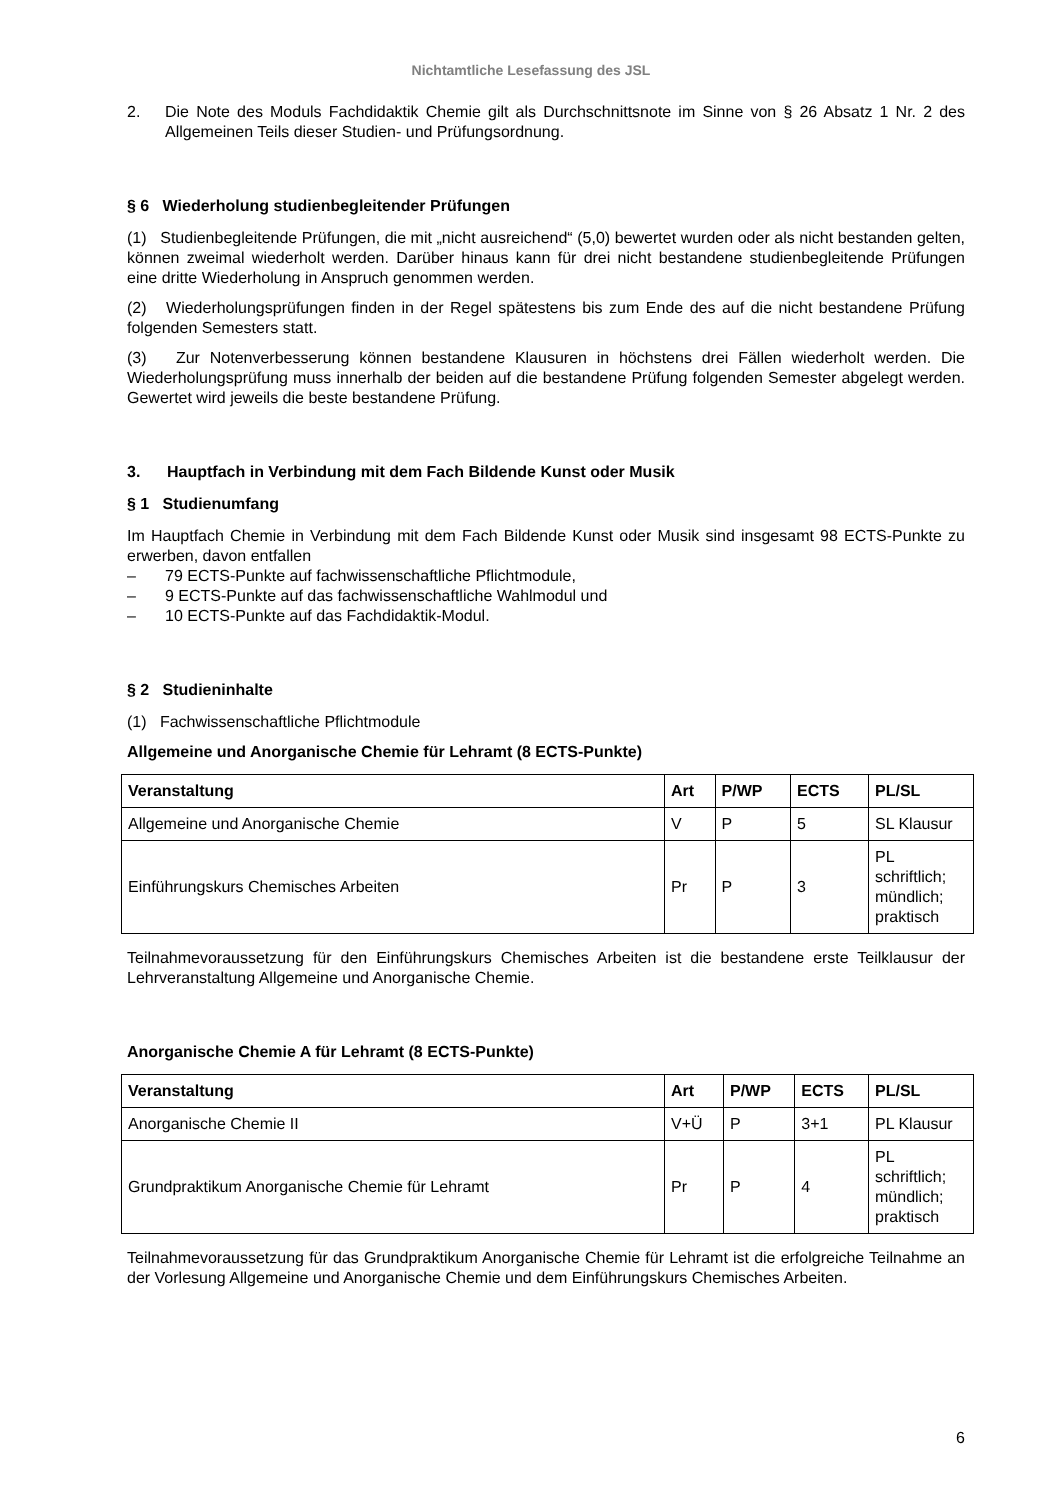Nichtamtliche Lesefassung des JSL
2. Die Note des Moduls Fachdidaktik Chemie gilt als Durchschnittsnote im Sinne von § 26 Absatz 1 Nr. 2 des Allgemeinen Teils dieser Studien- und Prüfungsordnung.
§ 6 Wiederholung studienbegleitender Prüfungen
(1) Studienbegleitende Prüfungen, die mit „nicht ausreichend“ (5,0) bewertet wurden oder als nicht bestanden gelten, können zweimal wiederholt werden. Darüber hinaus kann für drei nicht bestandene studienbegleitende Prüfungen eine dritte Wiederholung in Anspruch genommen werden.
(2) Wiederholungsprüfungen finden in der Regel spätestens bis zum Ende des auf die nicht bestandene Prüfung folgenden Semesters statt.
(3) Zur Notenverbesserung können bestandene Klausuren in höchstens drei Fällen wiederholt werden. Die Wiederholungsprüfung muss innerhalb der beiden auf die bestandene Prüfung folgenden Semester abgelegt werden. Gewertet wird jeweils die beste bestandene Prüfung.
3. Hauptfach in Verbindung mit dem Fach Bildende Kunst oder Musik
§ 1 Studienumfang
Im Hauptfach Chemie in Verbindung mit dem Fach Bildende Kunst oder Musik sind insgesamt 98 ECTS-Punkte zu erwerben, davon entfallen
– 79 ECTS-Punkte auf fachwissenschaftliche Pflichtmodule,
– 9 ECTS-Punkte auf das fachwissenschaftliche Wahlmodul und
– 10 ECTS-Punkte auf das Fachdidaktik-Modul.
§ 2 Studieninhalte
(1) Fachwissenschaftliche Pflichtmodule
Allgemeine und Anorganische Chemie für Lehramt (8 ECTS-Punkte)
| Veranstaltung | Art | P/WP | ECTS | PL/SL |
| --- | --- | --- | --- | --- |
| Allgemeine und Anorganische Chemie | V | P | 5 | SL Klausur |
| Einführungskurs Chemisches Arbeiten | Pr | P | 3 | PL schriftlich; mündlich; praktisch |
Teilnahmevoraussetzung für den Einführungskurs Chemisches Arbeiten ist die bestandene erste Teilklausur der Lehrveranstaltung Allgemeine und Anorganische Chemie.
Anorganische Chemie A für Lehramt (8 ECTS-Punkte)
| Veranstaltung | Art | P/WP | ECTS | PL/SL |
| --- | --- | --- | --- | --- |
| Anorganische Chemie II | V+Ü | P | 3+1 | PL Klausur |
| Grundpraktikum Anorganische Chemie für Lehramt | Pr | P | 4 | PL schriftlich; mündlich; praktisch |
Teilnahmevoraussetzung für das Grundpraktikum Anorganische Chemie für Lehramt ist die erfolgreiche Teilnahme an der Vorlesung Allgemeine und Anorganische Chemie und dem Einführungskurs Chemisches Arbeiten.
6